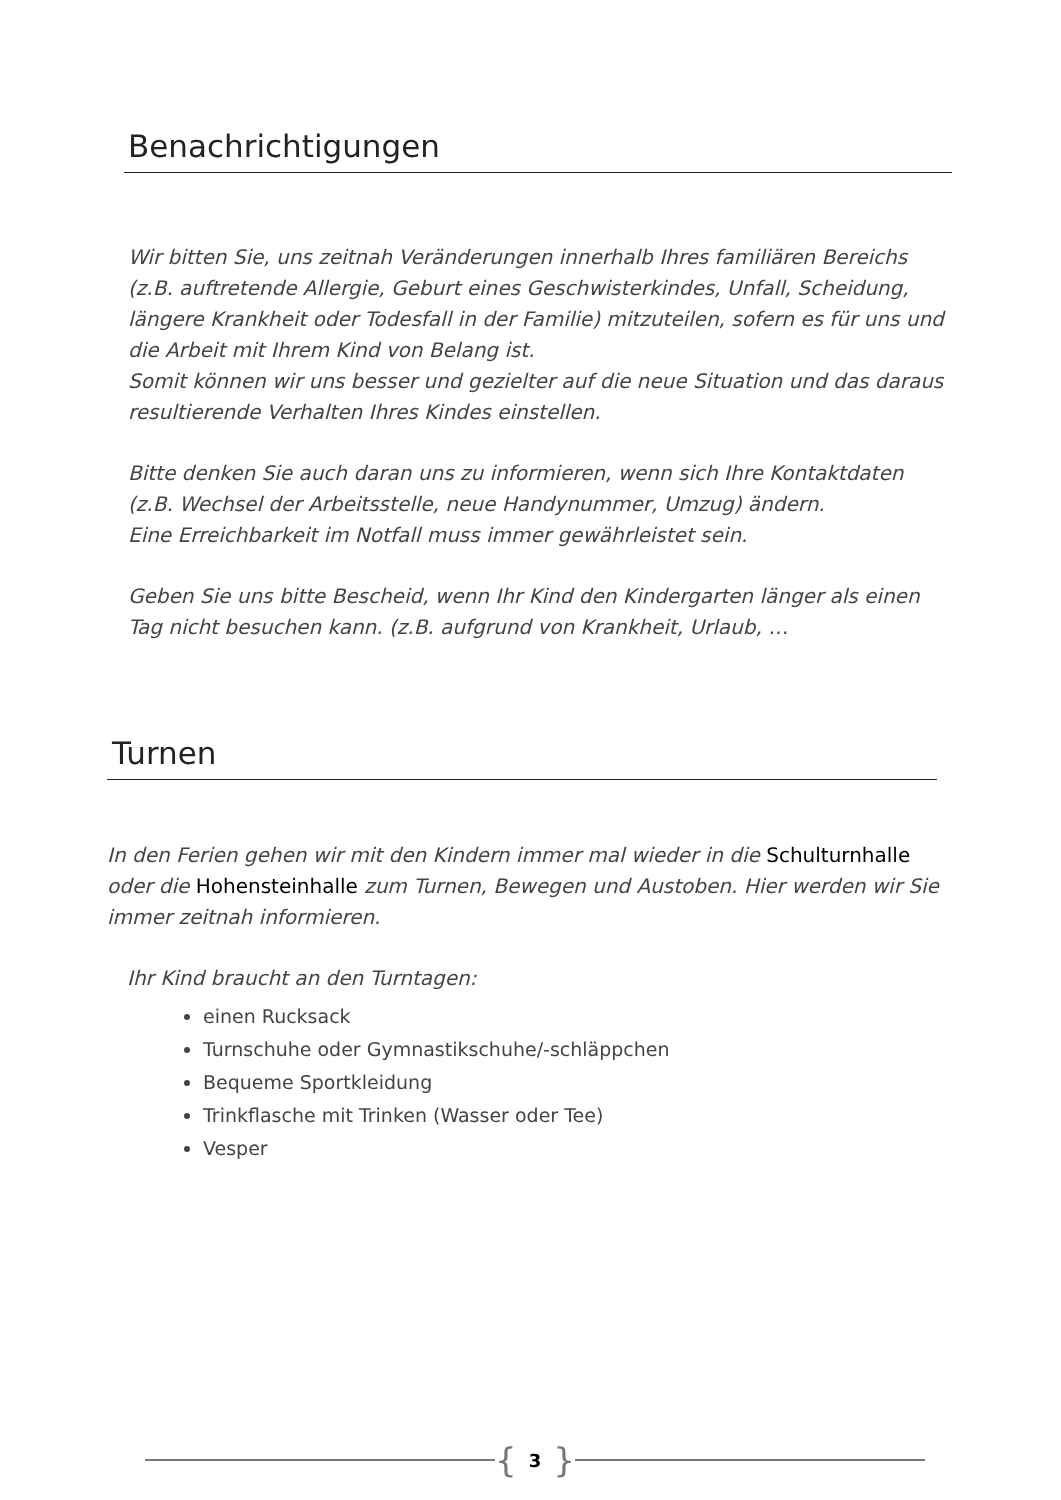Benachrichtigungen
Wir bitten Sie, uns zeitnah Veränderungen innerhalb Ihres familiären Bereichs (z.B. auftretende Allergie, Geburt eines Geschwisterkindes, Unfall, Scheidung, längere Krankheit oder Todesfall in der Familie) mitzuteilen, sofern es für uns und die Arbeit mit Ihrem Kind von Belang ist.
Somit können wir uns besser und gezielter auf die neue Situation und das daraus resultierende Verhalten Ihres Kindes einstellen.
Bitte denken Sie auch daran uns zu informieren, wenn sich Ihre Kontaktdaten (z.B. Wechsel der Arbeitsstelle, neue Handynummer, Umzug) ändern.
Eine Erreichbarkeit im Notfall muss immer gewährleistet sein.
Geben Sie uns bitte Bescheid, wenn Ihr Kind den Kindergarten länger als einen Tag nicht besuchen kann. (z.B. aufgrund von Krankheit, Urlaub, …
Turnen
In den Ferien gehen wir mit den Kindern immer mal wieder in die Schulturnhalle oder die Hohensteinhalle zum Turnen, Bewegen und Austoben. Hier werden wir Sie immer zeitnah informieren.
Ihr Kind braucht an den Turntagen:
einen Rucksack
Turnschuhe oder Gymnastikschuhe/-schläppchen
Bequeme Sportkleidung
Trinkflasche mit Trinken (Wasser oder Tee)
Vesper
{ 3 }